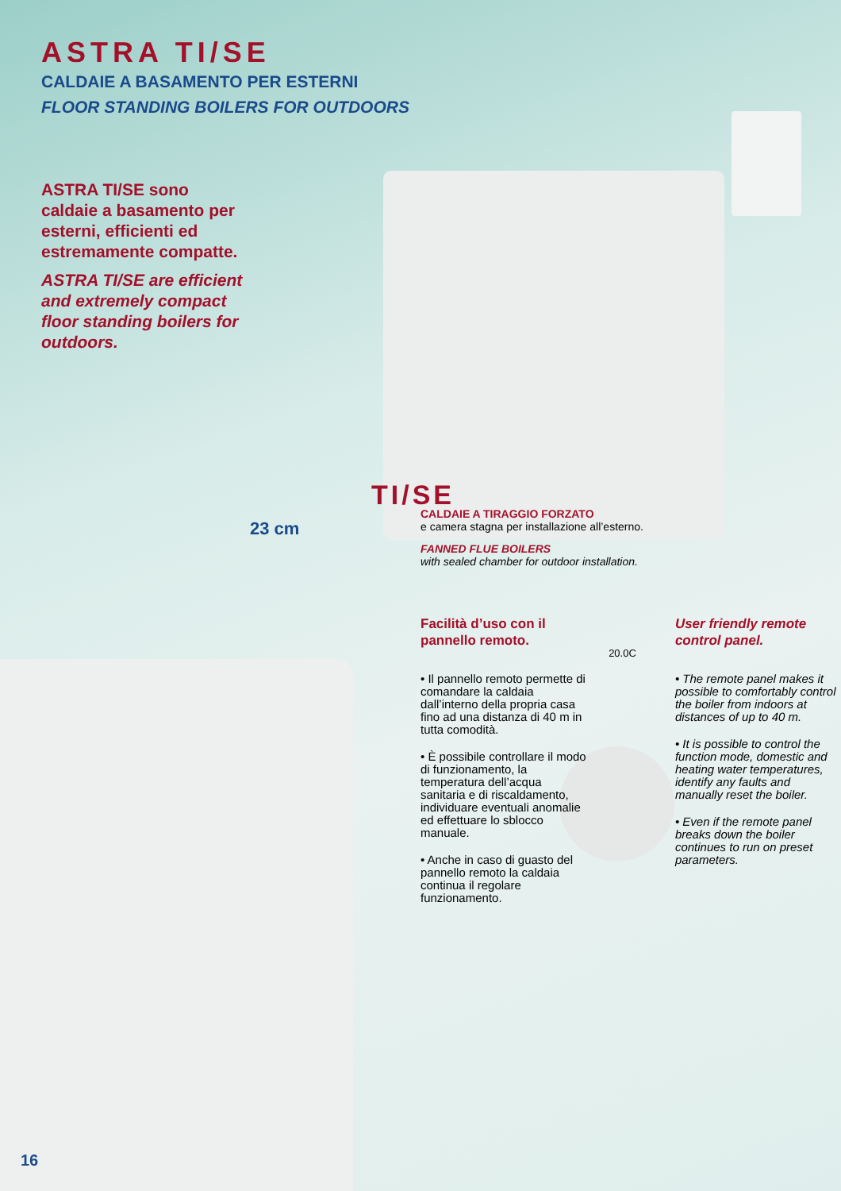ASTRA TI/SE
CALDAIE A BASAMENTO PER ESTERNI
FLOOR STANDING BOILERS FOR OUTDOORS
ASTRA TI/SE sono caldaie a basamento per esterni, efficienti ed estremamente compatte.
ASTRA TI/SE are efficient and extremely compact floor standing boilers for outdoors.
TI/SE
23 cm
CALDAIE A TIRAGGIO FORZATO
e camera stagna per installazione all’esterno.
FANNED FLUE BOILERS
with sealed chamber for outdoor installation.
Facilità d’uso con il pannello remoto.
• Il pannello remoto permette di comandare la caldaia dall’interno della propria casa fino ad una distanza di 40 m in tutta comodità.
• È possibile controllare il modo di funzionamento, la temperatura dell’acqua sanitaria e di riscaldamento, individuare eventuali anomalie ed effettuare lo sblocco manuale.
• Anche in caso di guasto del pannello remoto la caldaia continua il regolare funzionamento.
20.0C
User friendly remote control panel.
• The remote panel makes it possible to comfortably control the boiler from indoors at distances of up to 40 m.
• It is possible to control the function mode, domestic and heating water temperatures, identify any faults and manually reset the boiler.
• Even if the remote panel breaks down the boiler continues to run on preset parameters.
16